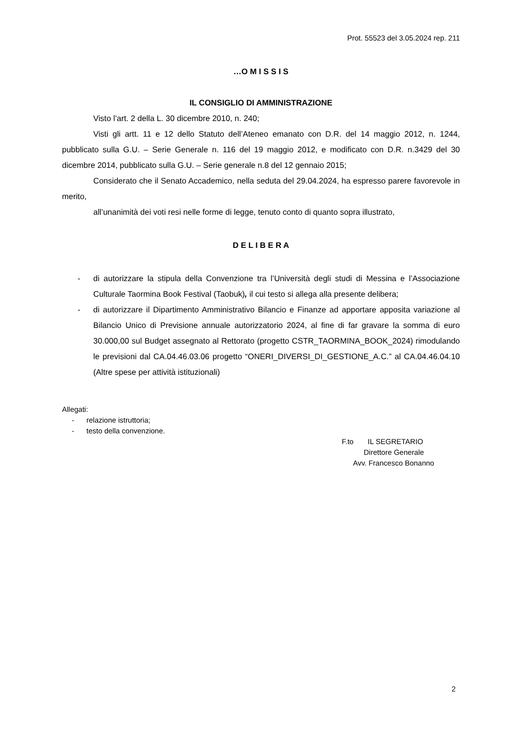Prot. 55523 del 3.05.2024 rep. 211
…O M I S S I S
IL CONSIGLIO DI AMMINISTRAZIONE
Visto l’art. 2 della L. 30 dicembre 2010, n. 240;
Visti gli artt. 11 e 12 dello Statuto dell’Ateneo emanato con D.R. del 14 maggio 2012, n. 1244, pubblicato sulla G.U. – Serie Generale n. 116 del 19 maggio 2012, e modificato con D.R. n.3429 del 30 dicembre 2014, pubblicato sulla G.U. – Serie generale n.8 del 12 gennaio 2015;
Considerato che il Senato Accademico, nella seduta del 29.04.2024, ha espresso parere favorevole in merito,
all’unanimità dei voti resi nelle forme di legge, tenuto conto di quanto sopra illustrato,
D E L I B E R A
- di autorizzare la stipula della Convenzione tra l’Università degli studi di Messina e l’Associazione Culturale Taormina Book Festival (Taobuk), il cui testo si allega alla presente delibera;
- di autorizzare il Dipartimento Amministrativo Bilancio e Finanze ad apportare apposita variazione al Bilancio Unico di Previsione annuale autorizzatorio 2024, al fine di far gravare la somma di euro 30.000,00 sul Budget assegnato al Rettorato (progetto CSTR_TAORMINA_BOOK_2024) rimodulando le previsioni dal CA.04.46.03.06 progetto “ONERI_DIVERSI_DI_GESTIONE_A.C.” al CA.04.46.04.10 (Altre spese per attività istituzionali)
Allegati:
- relazione istruttoria;
- testo della convenzione.
F.to IL SEGRETARIO
Direttore Generale
Avv. Francesco Bonanno
2